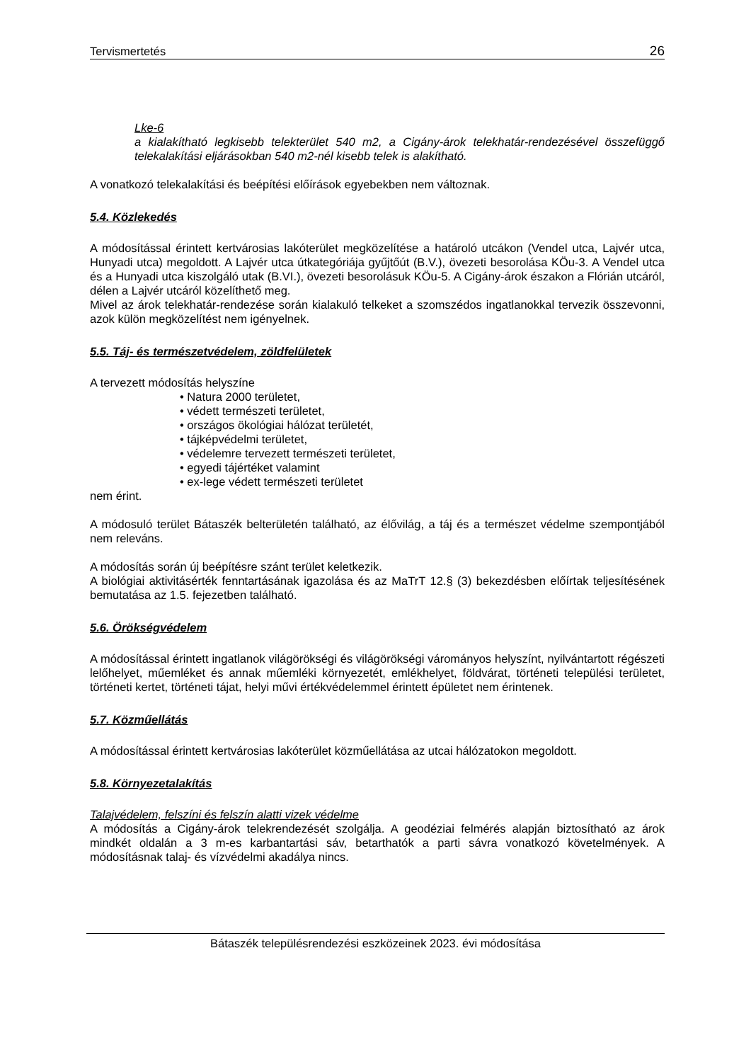Tervismertetés 26
Lke-6
a kialakítható legkisebb telekterület 540 m2, a Cigány-árok telekhatár-rendezésével összefüggő telekalakítási eljárásokban 540 m2-nél kisebb telek is alakítható.
A vonatkozó telekalakítási és beépítési előírások egyebekben nem változnak.
5.4. Közlekedés
A módosítással érintett kertvárosias lakóterület megközelítése a határoló utcákon (Vendel utca, Lajvér utca, Hunyadi utca) megoldott. A Lajvér utca útkategóriája gyűjtőút (B.V.), övezeti besorolása KÖu-3. A Vendel utca és a Hunyadi utca kiszolgáló utak (B.VI.), övezeti besorolásuk KÖu-5. A Cigány-árok északon a Flórián utcáról, délen a Lajvér utcáról közelíthető meg.
Mivel az árok telekhatár-rendezése során kialakuló telkeket a szomszédos ingatlanokkal tervezik összevonni, azok külön megközelítést nem igényelnek.
5.5. Táj- és természetvédelem, zöldfelületek
A tervezett módosítás helyszíne
• Natura 2000 területet,
• védett természeti területet,
• országos ökológiai hálózat területét,
• tájképvédelmi területet,
• védelemre tervezett természeti területet,
• egyedi tájértéket valamint
• ex-lege védett természeti területet
nem érint.
A módosuló terület Bátaszék belterületén található, az élővilág, a táj és a természet védelme szempontjából nem releváns.
A módosítás során új beépítésre szánt terület keletkezik.
A biológiai aktivitásérték fenntartásának igazolása és az MaTrT 12.§ (3) bekezdésben előírtak teljesítésének bemutatása az 1.5. fejezetben található.
5.6. Örökségvédelem
A módosítással érintett ingatlanok világörökségi és világörökségi várományos helyszínt, nyilvántartott régészeti lelőhelyet, műemléket és annak műemléki környezetét, emlékhelyet, földvárat, történeti települési területet, történeti kertet, történeti tájat, helyi művi értékvédelemmel érintett épületet nem érintenek.
5.7. Közműellátás
A módosítással érintett kertvárosias lakóterület közműellátása az utcai hálózatokon megoldott.
5.8. Környezetalakítás
Talajvédelem, felszíni és felszín alatti vizek védelme
A módosítás a Cigány-árok telekrendezését szolgálja. A geodéziai felmérés alapján biztosítható az árok mindkét oldalán a 3 m-es karbantartási sáv, betarthatók a parti sávra vonatkozó követelmények. A módosításnak talaj- és vízvédelmi akadálya nincs.
Bátaszék településrendezési eszközeinek 2023. évi módosítása